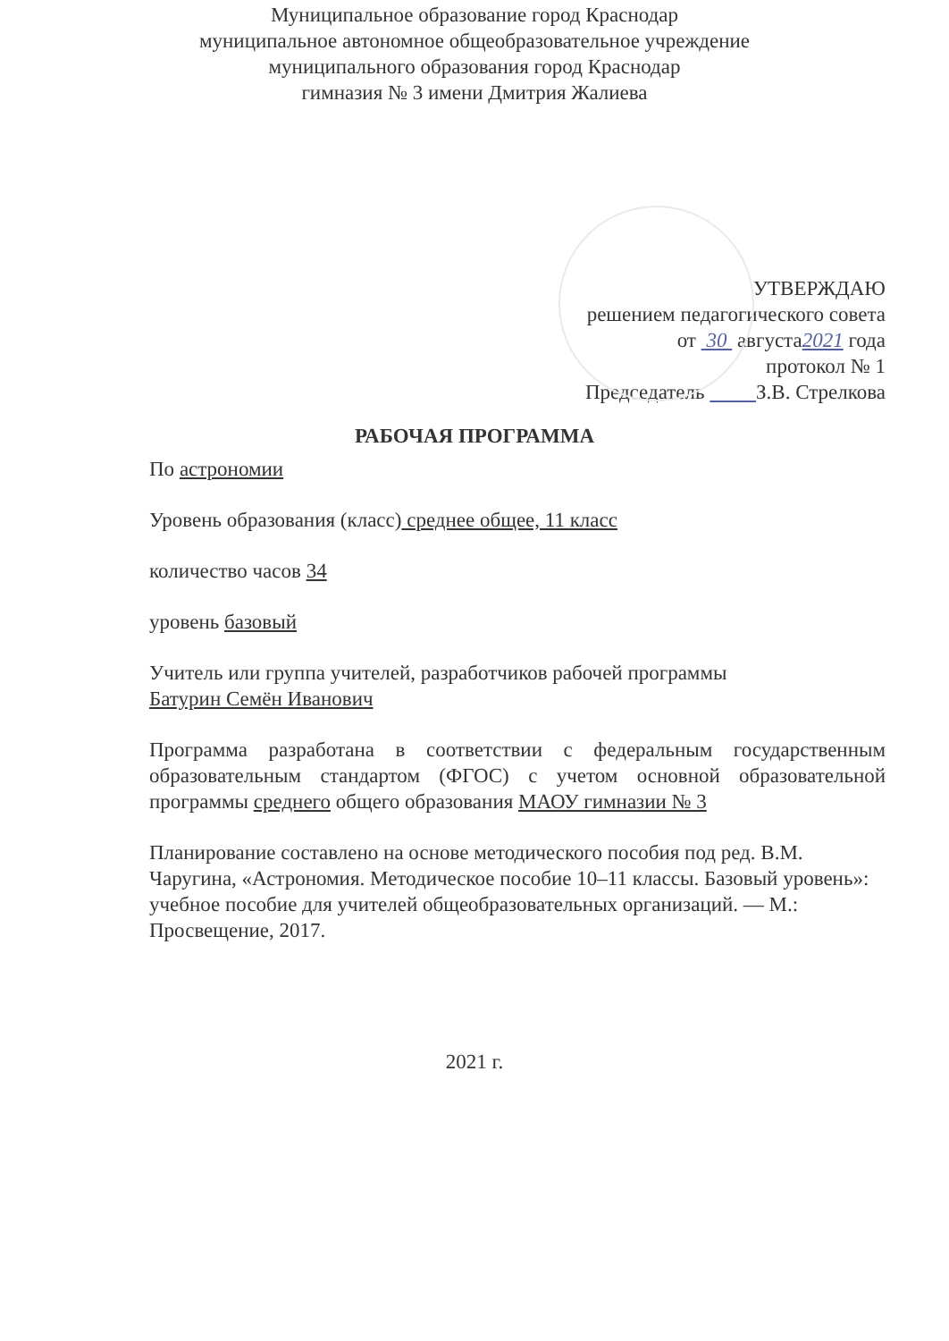Муниципальное образование город Краснодар
муниципальное автономное общеобразовательное учреждение
муниципального образования город Краснодар
гимназия № 3 имени Дмитрия Жалиева
УТВЕРЖДАЮ
решением педагогического совета
от 30 августа2021 года
протокол № 1
Председатель З.В. Стрелкова
РАБОЧАЯ ПРОГРАММА
По астрономии
Уровень образования (класс) среднее общее, 11 класс
количество часов 34
уровень базовый
Учитель или группа учителей, разработчиков рабочей программы
Батурин Семён Иванович
Программа разработана в соответствии с федеральным государственным образовательным стандартом (ФГОС) с учетом основной образовательной программы среднего общего образования МАОУ гимназии № 3
Планирование составлено на основе методического пособия под ред. В.М. Чаругина, «Астрономия. Методическое пособие 10–11 классы. Базовый уровень»: учебное пособие для учителей общеобразовательных организаций. — М.: Просвещение, 2017.
2021 г.